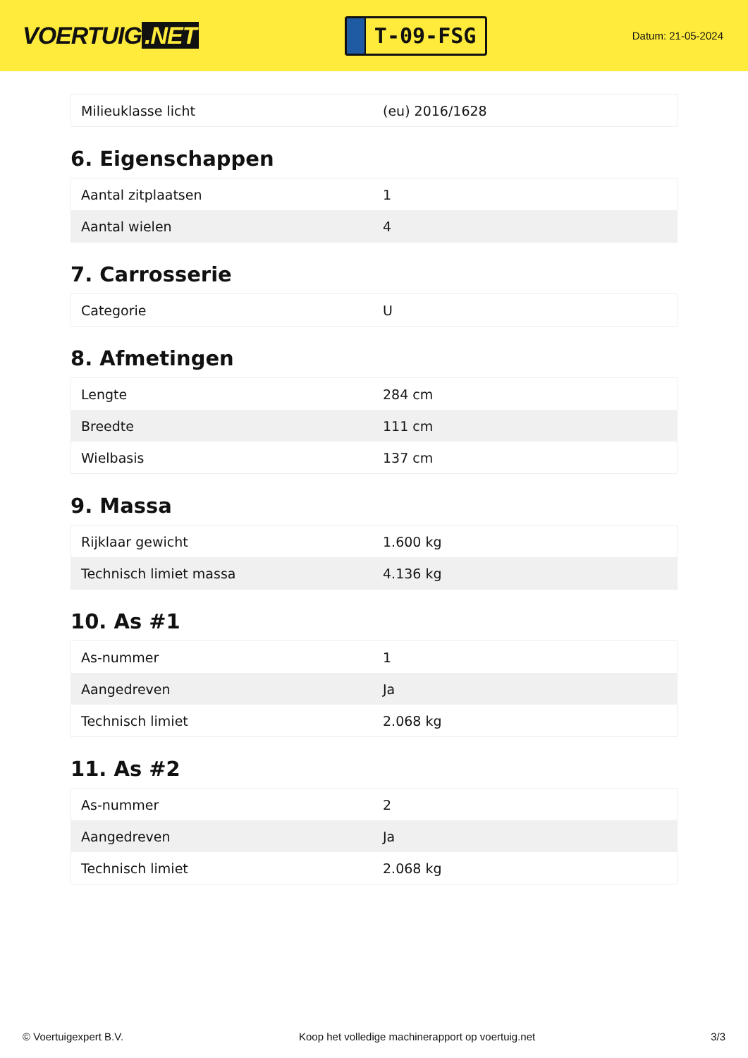VOERTUIG.NET
T-09-FSG
Datum: 21-05-2024
| Milieuklasse licht | (eu) 2016/1628 |
6. Eigenschappen
| Aantal zitplaatsen | 1 |
| Aantal wielen | 4 |
7. Carrosserie
| Categorie | U |
8. Afmetingen
| Lengte | 284 cm |
| Breedte | 111 cm |
| Wielbasis | 137 cm |
9. Massa
| Rijklaar gewicht | 1.600 kg |
| Technisch limiet massa | 4.136 kg |
10. As #1
| As-nummer | 1 |
| Aangedreven | Ja |
| Technisch limiet | 2.068 kg |
11. As #2
| As-nummer | 2 |
| Aangedreven | Ja |
| Technisch limiet | 2.068 kg |
© Voertuigexpert B.V. Koop het volledige machinerapport op voertuig.net 3/3